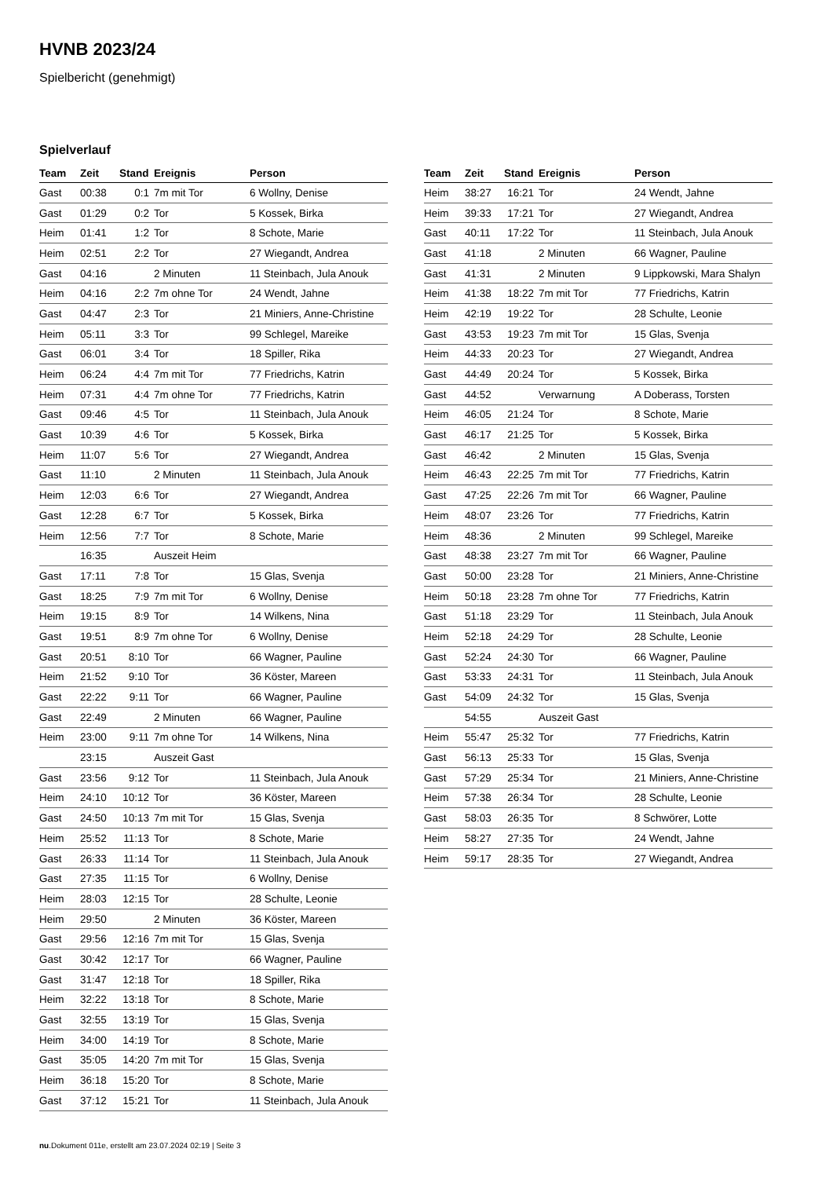HVNB 2023/24
Spielbericht (genehmigt)
Spielverlauf
| Team | Zeit | Stand | Ereignis | Person |
| --- | --- | --- | --- | --- |
| Gast | 00:38 | 0:1 | 7m mit Tor | 6 Wollny, Denise |
| Gast | 01:29 | 0:2 | Tor | 5 Kossek, Birka |
| Heim | 01:41 | 1:2 | Tor | 8 Schote, Marie |
| Heim | 02:51 | 2:2 | Tor | 27 Wiegandt, Andrea |
| Gast | 04:16 | | 2 Minuten | 11 Steinbach, Jula Anouk |
| Heim | 04:16 | 2:2 | 7m ohne Tor | 24 Wendt, Jahne |
| Gast | 04:47 | 2:3 | Tor | 21 Miniers, Anne-Christine |
| Heim | 05:11 | 3:3 | Tor | 99 Schlegel, Mareike |
| Gast | 06:01 | 3:4 | Tor | 18 Spiller, Rika |
| Heim | 06:24 | 4:4 | 7m mit Tor | 77 Friedrichs, Katrin |
| Heim | 07:31 | 4:4 | 7m ohne Tor | 77 Friedrichs, Katrin |
| Gast | 09:46 | 4:5 | Tor | 11 Steinbach, Jula Anouk |
| Gast | 10:39 | 4:6 | Tor | 5 Kossek, Birka |
| Heim | 11:07 | 5:6 | Tor | 27 Wiegandt, Andrea |
| Gast | 11:10 | | 2 Minuten | 11 Steinbach, Jula Anouk |
| Heim | 12:03 | 6:6 | Tor | 27 Wiegandt, Andrea |
| Gast | 12:28 | 6:7 | Tor | 5 Kossek, Birka |
| Heim | 12:56 | 7:7 | Tor | 8 Schote, Marie |
| | 16:35 | | Auszeit Heim | |
| Gast | 17:11 | 7:8 | Tor | 15 Glas, Svenja |
| Gast | 18:25 | 7:9 | 7m mit Tor | 6 Wollny, Denise |
| Heim | 19:15 | 8:9 | Tor | 14 Wilkens, Nina |
| Gast | 19:51 | 8:9 | 7m ohne Tor | 6 Wollny, Denise |
| Gast | 20:51 | 8:10 | Tor | 66 Wagner, Pauline |
| Heim | 21:52 | 9:10 | Tor | 36 Köster, Mareen |
| Gast | 22:22 | 9:11 | Tor | 66 Wagner, Pauline |
| Gast | 22:49 | | 2 Minuten | 66 Wagner, Pauline |
| Heim | 23:00 | 9:11 | 7m ohne Tor | 14 Wilkens, Nina |
| | 23:15 | | Auszeit Gast | |
| Gast | 23:56 | 9:12 | Tor | 11 Steinbach, Jula Anouk |
| Heim | 24:10 | 10:12 | Tor | 36 Köster, Mareen |
| Gast | 24:50 | 10:13 | 7m mit Tor | 15 Glas, Svenja |
| Heim | 25:52 | 11:13 | Tor | 8 Schote, Marie |
| Gast | 26:33 | 11:14 | Tor | 11 Steinbach, Jula Anouk |
| Gast | 27:35 | 11:15 | Tor | 6 Wollny, Denise |
| Heim | 28:03 | 12:15 | Tor | 28 Schulte, Leonie |
| Heim | 29:50 | | 2 Minuten | 36 Köster, Mareen |
| Gast | 29:56 | 12:16 | 7m mit Tor | 15 Glas, Svenja |
| Gast | 30:42 | 12:17 | Tor | 66 Wagner, Pauline |
| Gast | 31:47 | 12:18 | Tor | 18 Spiller, Rika |
| Heim | 32:22 | 13:18 | Tor | 8 Schote, Marie |
| Gast | 32:55 | 13:19 | Tor | 15 Glas, Svenja |
| Heim | 34:00 | 14:19 | Tor | 8 Schote, Marie |
| Gast | 35:05 | 14:20 | 7m mit Tor | 15 Glas, Svenja |
| Heim | 36:18 | 15:20 | Tor | 8 Schote, Marie |
| Gast | 37:12 | 15:21 | Tor | 11 Steinbach, Jula Anouk |
| Team | Zeit | Stand | Ereignis | Person |
| --- | --- | --- | --- | --- |
| Heim | 38:27 | 16:21 | Tor | 24 Wendt, Jahne |
| Heim | 39:33 | 17:21 | Tor | 27 Wiegandt, Andrea |
| Gast | 40:11 | 17:22 | Tor | 11 Steinbach, Jula Anouk |
| Gast | 41:18 | | 2 Minuten | 66 Wagner, Pauline |
| Gast | 41:31 | | 2 Minuten | 9 Lippkowski, Mara Shalyn |
| Heim | 41:38 | 18:22 | 7m mit Tor | 77 Friedrichs, Katrin |
| Heim | 42:19 | 19:22 | Tor | 28 Schulte, Leonie |
| Gast | 43:53 | 19:23 | 7m mit Tor | 15 Glas, Svenja |
| Heim | 44:33 | 20:23 | Tor | 27 Wiegandt, Andrea |
| Gast | 44:49 | 20:24 | Tor | 5 Kossek, Birka |
| Gast | 44:52 | | Verwarnung | A Doberass, Torsten |
| Heim | 46:05 | 21:24 | Tor | 8 Schote, Marie |
| Gast | 46:17 | 21:25 | Tor | 5 Kossek, Birka |
| Gast | 46:42 | | 2 Minuten | 15 Glas, Svenja |
| Heim | 46:43 | 22:25 | 7m mit Tor | 77 Friedrichs, Katrin |
| Gast | 47:25 | 22:26 | 7m mit Tor | 66 Wagner, Pauline |
| Heim | 48:07 | 23:26 | Tor | 77 Friedrichs, Katrin |
| Heim | 48:36 | | 2 Minuten | 99 Schlegel, Mareike |
| Gast | 48:38 | 23:27 | 7m mit Tor | 66 Wagner, Pauline |
| Gast | 50:00 | 23:28 | Tor | 21 Miniers, Anne-Christine |
| Heim | 50:18 | 23:28 | 7m ohne Tor | 77 Friedrichs, Katrin |
| Gast | 51:18 | 23:29 | Tor | 11 Steinbach, Jula Anouk |
| Heim | 52:18 | 24:29 | Tor | 28 Schulte, Leonie |
| Gast | 52:24 | 24:30 | Tor | 66 Wagner, Pauline |
| Gast | 53:33 | 24:31 | Tor | 11 Steinbach, Jula Anouk |
| Gast | 54:09 | 24:32 | Tor | 15 Glas, Svenja |
| | 54:55 | | Auszeit Gast | |
| Heim | 55:47 | 25:32 | Tor | 77 Friedrichs, Katrin |
| Gast | 56:13 | 25:33 | Tor | 15 Glas, Svenja |
| Gast | 57:29 | 25:34 | Tor | 21 Miniers, Anne-Christine |
| Heim | 57:38 | 26:34 | Tor | 28 Schulte, Leonie |
| Gast | 58:03 | 26:35 | Tor | 8 Schwörer, Lotte |
| Heim | 58:27 | 27:35 | Tor | 24 Wendt, Jahne |
| Heim | 59:17 | 28:35 | Tor | 27 Wiegandt, Andrea |
nu.Dokument 011e, erstellt am 23.07.2024 02:19 | Seite 3